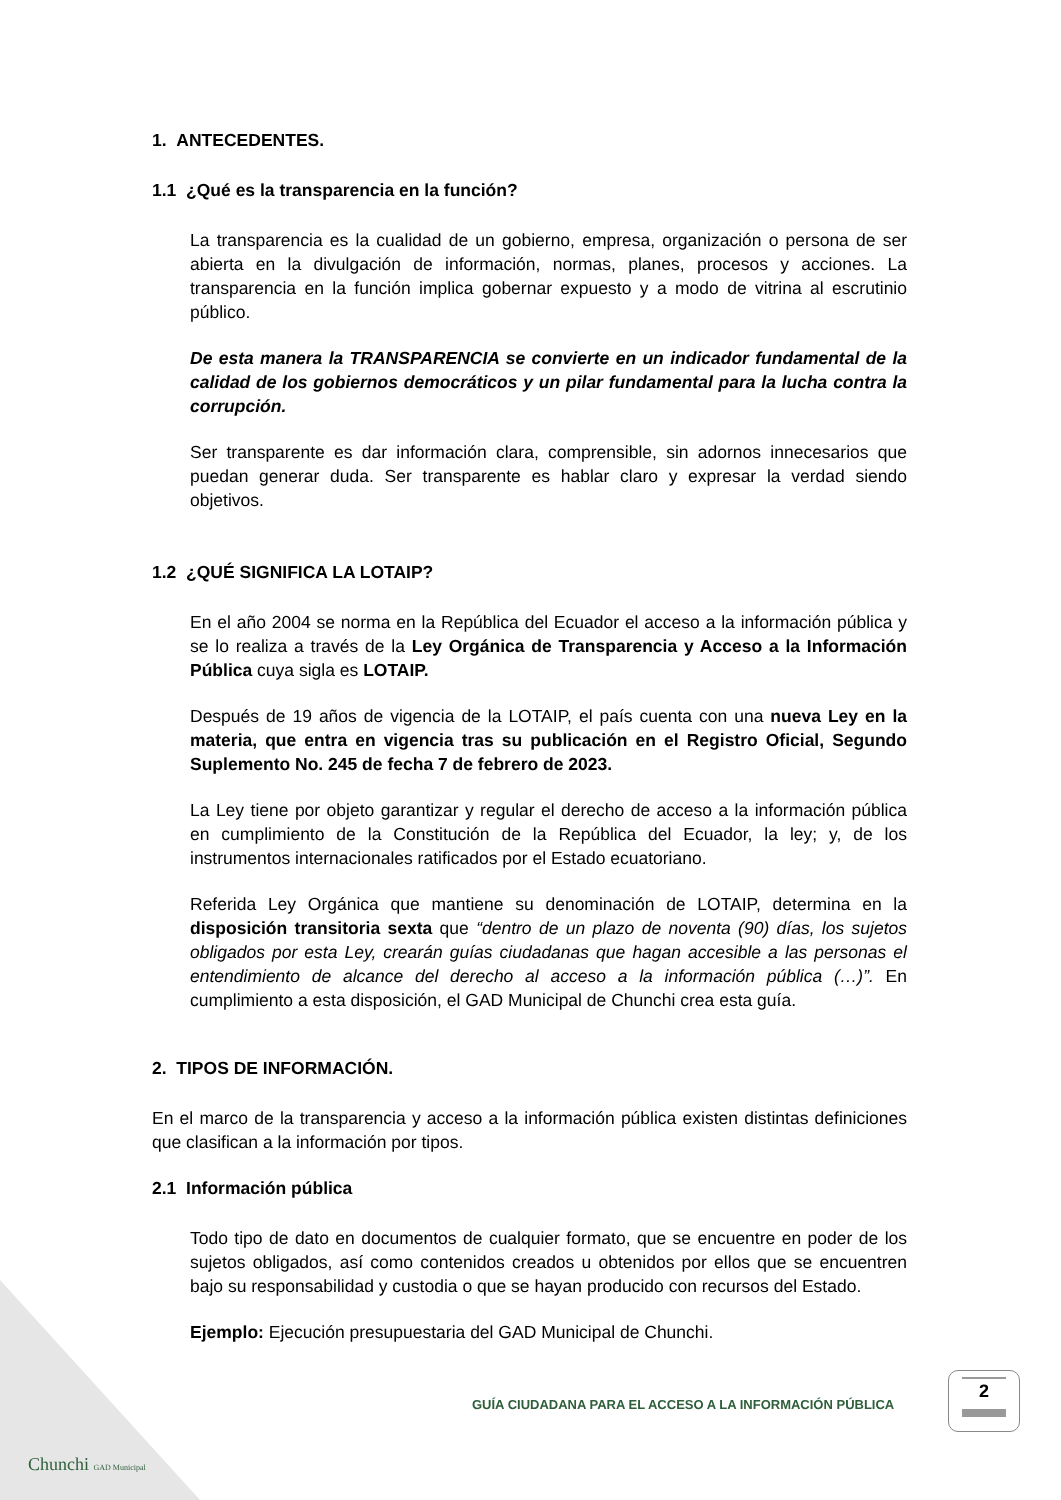1. ANTECEDENTES.
1.1 ¿Qué es la transparencia en la función?
La transparencia es la cualidad de un gobierno, empresa, organización o persona de ser abierta en la divulgación de información, normas, planes, procesos y acciones. La transparencia en la función implica gobernar expuesto y a modo de vitrina al escrutinio público.
De esta manera la TRANSPARENCIA se convierte en un indicador fundamental de la calidad de los gobiernos democráticos y un pilar fundamental para la lucha contra la corrupción.
Ser transparente es dar información clara, comprensible, sin adornos innecesarios que puedan generar duda. Ser transparente es hablar claro y expresar la verdad siendo objetivos.
1.2 ¿QUÉ SIGNIFICA LA LOTAIP?
En el año 2004 se norma en la República del Ecuador el acceso a la información pública y se lo realiza a través de la Ley Orgánica de Transparencia y Acceso a la Información Pública cuya sigla es LOTAIP.
Después de 19 años de vigencia de la LOTAIP, el país cuenta con una nueva Ley en la materia, que entra en vigencia tras su publicación en el Registro Oficial, Segundo Suplemento No. 245 de fecha 7 de febrero de 2023.
La Ley tiene por objeto garantizar y regular el derecho de acceso a la información pública en cumplimiento de la Constitución de la República del Ecuador, la ley; y, de los instrumentos internacionales ratificados por el Estado ecuatoriano.
Referida Ley Orgánica que mantiene su denominación de LOTAIP, determina en la disposición transitoria sexta que “dentro de un plazo de noventa (90) días, los sujetos obligados por esta Ley, crearán guías ciudadanas que hagan accesible a las personas el entendimiento de alcance del derecho al acceso a la información pública (…)”. En cumplimiento a esta disposición, el GAD Municipal de Chunchi crea esta guía.
2. TIPOS DE INFORMACIÓN.
En el marco de la transparencia y acceso a la información pública existen distintas definiciones que clasifican a la información por tipos.
2.1 Información pública
Todo tipo de dato en documentos de cualquier formato, que se encuentre en poder de los sujetos obligados, así como contenidos creados u obtenidos por ellos que se encuentren bajo su responsabilidad y custodia o que se hayan producido con recursos del Estado.
Ejemplo: Ejecución presupuestaria del GAD Municipal de Chunchi.
GUÍA CIUDADANA PARA EL ACCESO A LA INFORMACIÓN PÚBLICA
2
Chunchi GAD Municipal